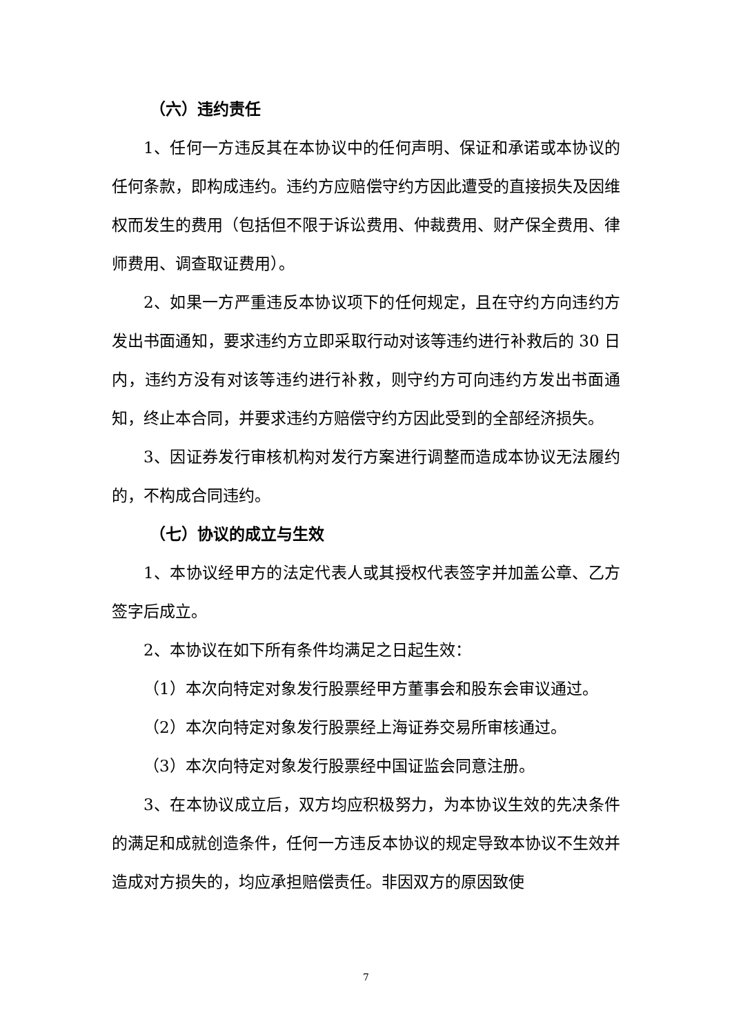（六）违约责任
1、任何一方违反其在本协议中的任何声明、保证和承诺或本协议的任何条款，即构成违约。违约方应赔偿守约方因此遭受的直接损失及因维权而发生的费用（包括但不限于诉讼费用、仲裁费用、财产保全费用、律师费用、调查取证费用）。
2、如果一方严重违反本协议项下的任何规定，且在守约方向违约方发出书面通知，要求违约方立即采取行动对该等违约进行补救后的 30 日内，违约方没有对该等违约进行补救，则守约方可向违约方发出书面通知，终止本合同，并要求违约方赔偿守约方因此受到的全部经济损失。
3、因证券发行审核机构对发行方案进行调整而造成本协议无法履约的，不构成合同违约。
（七）协议的成立与生效
1、本协议经甲方的法定代表人或其授权代表签字并加盖公章、乙方签字后成立。
2、本协议在如下所有条件均满足之日起生效：
（1）本次向特定对象发行股票经甲方董事会和股东会审议通过。
（2）本次向特定对象发行股票经上海证券交易所审核通过。
（3）本次向特定对象发行股票经中国证监会同意注册。
3、在本协议成立后，双方均应积极努力，为本协议生效的先决条件的满足和成就创造条件，任何一方违反本协议的规定导致本协议不生效并造成对方损失的，均应承担赔偿责任。非因双方的原因致使
7